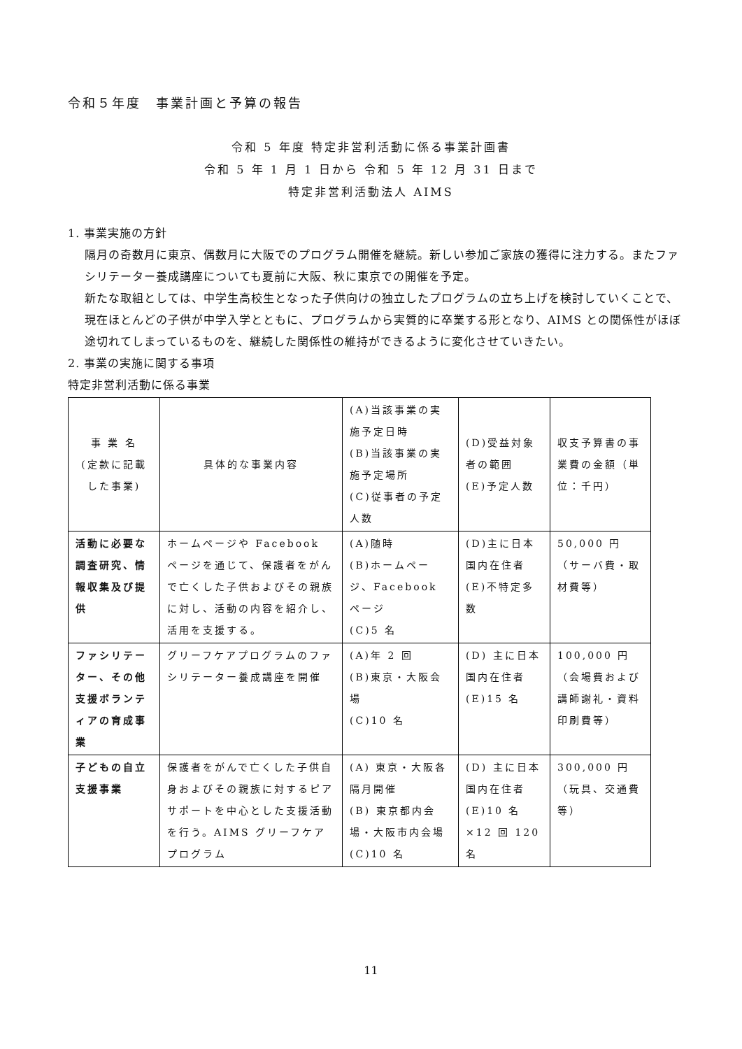令和５年度　事業計画と予算の報告
令和 5 年度 特定非営利活動に係る事業計画書
令和 5 年 1 月 1 日から 令和 5 年 12 月 31 日まで
特定非営利活動法人 AIMS
1. 事業実施の方針
隔月の奇数月に東京、偶数月に大阪でのプログラム開催を継続。新しい参加ご家族の獲得に注力する。またファシリテーター養成講座についても夏前に大阪、秋に東京での開催を予定。
新たな取組としては、中学生高校生となった子供向けの独立したプログラムの立ち上げを検討していくことで、現在ほとんどの子供が中学入学とともに、プログラムから実質的に卒業する形となり、AIMS との関係性がほぼ途切れてしまっているものを、継続した関係性の維持ができるように変化させていきたい。
2. 事業の実施に関する事項
特定非営利活動に係る事業
| 事 業 名 (定款に記載した事業) | 具体的な事業内容 | (A)当該事業の実施予定日時 (B)当該事業の実施予定場所 (C)従事者の予定人数 | (D)受益対象者の範囲 (E)予定人数 | 収支予算書の事業費の金額（単位：千円） |
| 活動に必要な調査研究、情報収集及び提供 | ホームページや Facebook ページを通じて、保護者をがんで亡くした子供およびその親族に対し、活動の内容を紹介し、活用を支援する。 | (A)随時 (B)ホームページ、Facebook ページ (C)5 名 | (D)主に日本国内在住者 (E)不特定多数 | 50,000 円 （サーバ費・取材費等） |
| ファシリテーター、その他支援ボランティアの育成事業 | グリーフケアプログラムのファシリテーター養成講座を開催 | (A)年 2 回 (B)東京・大阪会場 (C)10 名 | (D) 主に日本国内在住者 (E)15 名 | 100,000 円 （会場費および講師謝礼・資料印刷費等） |
| 子どもの自立支援事業 | 保護者をがんで亡くした子供自身およびその親族に対するピアサポートを中心とした支援活動を行う。AIMS グリーフケアプログラム | (A) 東京・大阪各隔月開催 (B) 東京都内会場・大阪市内会場 (C)10 名 | (D) 主に日本国内在住者 (E)10 名×12 回 120 名 | 300,000 円 （玩具、交通費等） |
11